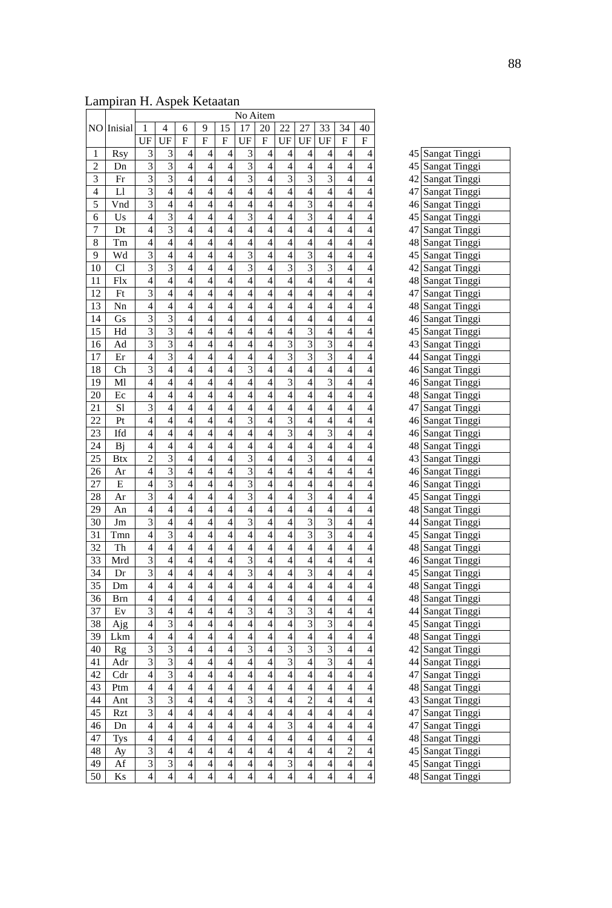88
Lampiran H. Aspek Ketaatan
| NO | Inisial | No Aitem | | | | | | | | | | | | | |
| --- | --- | --- | --- | --- | --- | --- | --- | --- | --- | --- | --- | --- | --- | --- | --- |
| | | 1 | 4 | 6 | 9 | 15 | 17 | 20 | 22 | 27 | 33 | 34 | 40 | | |
| | | UF | UF | F | F | F | UF | F | UF | UF | UF | F | F | | |
| 1 | Rsy | 3 | 3 | 4 | 4 | 4 | 3 | 4 | 4 | 4 | 4 | 4 | 4 | 45 | Sangat Tinggi |
| 2 | Dn | 3 | 3 | 4 | 4 | 4 | 3 | 4 | 4 | 4 | 4 | 4 | 4 | 45 | Sangat Tinggi |
| 3 | Fr | 3 | 3 | 4 | 4 | 4 | 3 | 4 | 3 | 3 | 3 | 4 | 4 | 42 | Sangat Tinggi |
| 4 | Ll | 3 | 4 | 4 | 4 | 4 | 4 | 4 | 4 | 4 | 4 | 4 | 4 | 47 | Sangat Tinggi |
| 5 | Vnd | 3 | 4 | 4 | 4 | 4 | 4 | 4 | 4 | 3 | 4 | 4 | 4 | 46 | Sangat Tinggi |
| 6 | Us | 4 | 3 | 4 | 4 | 4 | 3 | 4 | 4 | 3 | 4 | 4 | 4 | 45 | Sangat Tinggi |
| 7 | Dt | 4 | 3 | 4 | 4 | 4 | 4 | 4 | 4 | 4 | 4 | 4 | 4 | 47 | Sangat Tinggi |
| 8 | Tm | 4 | 4 | 4 | 4 | 4 | 4 | 4 | 4 | 4 | 4 | 4 | 4 | 48 | Sangat Tinggi |
| 9 | Wd | 3 | 4 | 4 | 4 | 4 | 3 | 4 | 4 | 3 | 4 | 4 | 4 | 45 | Sangat Tinggi |
| 10 | Cl | 3 | 3 | 4 | 4 | 4 | 3 | 4 | 3 | 3 | 3 | 4 | 4 | 42 | Sangat Tinggi |
| 11 | Flx | 4 | 4 | 4 | 4 | 4 | 4 | 4 | 4 | 4 | 4 | 4 | 4 | 48 | Sangat Tinggi |
| 12 | Ft | 3 | 4 | 4 | 4 | 4 | 4 | 4 | 4 | 4 | 4 | 4 | 4 | 47 | Sangat Tinggi |
| 13 | Nn | 4 | 4 | 4 | 4 | 4 | 4 | 4 | 4 | 4 | 4 | 4 | 4 | 48 | Sangat Tinggi |
| 14 | Gs | 3 | 3 | 4 | 4 | 4 | 4 | 4 | 4 | 4 | 4 | 4 | 4 | 46 | Sangat Tinggi |
| 15 | Hd | 3 | 3 | 4 | 4 | 4 | 4 | 4 | 4 | 3 | 4 | 4 | 4 | 45 | Sangat Tinggi |
| 16 | Ad | 3 | 3 | 4 | 4 | 4 | 4 | 4 | 3 | 3 | 3 | 4 | 4 | 43 | Sangat Tinggi |
| 17 | Er | 4 | 3 | 4 | 4 | 4 | 4 | 4 | 3 | 3 | 3 | 4 | 4 | 44 | Sangat Tinggi |
| 18 | Ch | 3 | 4 | 4 | 4 | 4 | 3 | 4 | 4 | 4 | 4 | 4 | 4 | 46 | Sangat Tinggi |
| 19 | Ml | 4 | 4 | 4 | 4 | 4 | 4 | 4 | 3 | 4 | 3 | 4 | 4 | 46 | Sangat Tinggi |
| 20 | Ec | 4 | 4 | 4 | 4 | 4 | 4 | 4 | 4 | 4 | 4 | 4 | 4 | 48 | Sangat Tinggi |
| 21 | Sl | 3 | 4 | 4 | 4 | 4 | 4 | 4 | 4 | 4 | 4 | 4 | 4 | 47 | Sangat Tinggi |
| 22 | Pt | 4 | 4 | 4 | 4 | 4 | 3 | 4 | 3 | 4 | 4 | 4 | 4 | 46 | Sangat Tinggi |
| 23 | Ifd | 4 | 4 | 4 | 4 | 4 | 4 | 4 | 3 | 4 | 3 | 4 | 4 | 46 | Sangat Tinggi |
| 24 | Bj | 4 | 4 | 4 | 4 | 4 | 4 | 4 | 4 | 4 | 4 | 4 | 4 | 48 | Sangat Tinggi |
| 25 | Btx | 2 | 3 | 4 | 4 | 4 | 3 | 4 | 4 | 3 | 4 | 4 | 4 | 43 | Sangat Tinggi |
| 26 | Ar | 4 | 3 | 4 | 4 | 4 | 3 | 4 | 4 | 4 | 4 | 4 | 4 | 46 | Sangat Tinggi |
| 27 | E | 4 | 3 | 4 | 4 | 4 | 3 | 4 | 4 | 4 | 4 | 4 | 4 | 46 | Sangat Tinggi |
| 28 | Ar | 3 | 4 | 4 | 4 | 4 | 3 | 4 | 4 | 3 | 4 | 4 | 4 | 45 | Sangat Tinggi |
| 29 | An | 4 | 4 | 4 | 4 | 4 | 4 | 4 | 4 | 4 | 4 | 4 | 4 | 48 | Sangat Tinggi |
| 30 | Jm | 3 | 4 | 4 | 4 | 4 | 3 | 4 | 4 | 3 | 3 | 4 | 4 | 44 | Sangat Tinggi |
| 31 | Tmn | 4 | 3 | 4 | 4 | 4 | 4 | 4 | 4 | 3 | 3 | 4 | 4 | 45 | Sangat Tinggi |
| 32 | Th | 4 | 4 | 4 | 4 | 4 | 4 | 4 | 4 | 4 | 4 | 4 | 4 | 48 | Sangat Tinggi |
| 33 | Mrd | 3 | 4 | 4 | 4 | 4 | 3 | 4 | 4 | 4 | 4 | 4 | 4 | 46 | Sangat Tinggi |
| 34 | Dr | 3 | 4 | 4 | 4 | 4 | 3 | 4 | 4 | 3 | 4 | 4 | 4 | 45 | Sangat Tinggi |
| 35 | Dm | 4 | 4 | 4 | 4 | 4 | 4 | 4 | 4 | 4 | 4 | 4 | 4 | 48 | Sangat Tinggi |
| 36 | Brn | 4 | 4 | 4 | 4 | 4 | 4 | 4 | 4 | 4 | 4 | 4 | 4 | 48 | Sangat Tinggi |
| 37 | Ev | 3 | 4 | 4 | 4 | 4 | 3 | 4 | 3 | 3 | 4 | 4 | 4 | 44 | Sangat Tinggi |
| 38 | Ajg | 4 | 3 | 4 | 4 | 4 | 4 | 4 | 4 | 3 | 3 | 4 | 4 | 45 | Sangat Tinggi |
| 39 | Lkm | 4 | 4 | 4 | 4 | 4 | 4 | 4 | 4 | 4 | 4 | 4 | 4 | 48 | Sangat Tinggi |
| 40 | Rg | 3 | 3 | 4 | 4 | 4 | 3 | 4 | 3 | 3 | 3 | 4 | 4 | 42 | Sangat Tinggi |
| 41 | Adr | 3 | 3 | 4 | 4 | 4 | 4 | 4 | 3 | 4 | 3 | 4 | 4 | 44 | Sangat Tinggi |
| 42 | Cdr | 4 | 3 | 4 | 4 | 4 | 4 | 4 | 4 | 4 | 4 | 4 | 4 | 47 | Sangat Tinggi |
| 43 | Ptm | 4 | 4 | 4 | 4 | 4 | 4 | 4 | 4 | 4 | 4 | 4 | 4 | 48 | Sangat Tinggi |
| 44 | Ant | 3 | 3 | 4 | 4 | 4 | 3 | 4 | 4 | 2 | 4 | 4 | 4 | 43 | Sangat Tinggi |
| 45 | Rzt | 3 | 4 | 4 | 4 | 4 | 4 | 4 | 4 | 4 | 4 | 4 | 4 | 47 | Sangat Tinggi |
| 46 | Dn | 4 | 4 | 4 | 4 | 4 | 4 | 4 | 3 | 4 | 4 | 4 | 4 | 47 | Sangat Tinggi |
| 47 | Tys | 4 | 4 | 4 | 4 | 4 | 4 | 4 | 4 | 4 | 4 | 4 | 4 | 48 | Sangat Tinggi |
| 48 | Ay | 3 | 4 | 4 | 4 | 4 | 4 | 4 | 4 | 4 | 4 | 2 | 4 | 45 | Sangat Tinggi |
| 49 | Af | 3 | 3 | 4 | 4 | 4 | 4 | 4 | 3 | 4 | 4 | 4 | 4 | 45 | Sangat Tinggi |
| 50 | Ks | 4 | 4 | 4 | 4 | 4 | 4 | 4 | 4 | 4 | 4 | 4 | 4 | 48 | Sangat Tinggi |